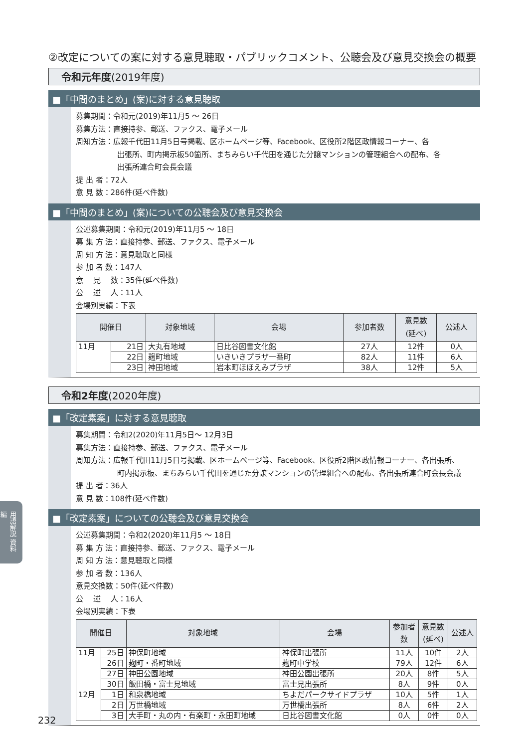②改定についての案に対する意見聴取・パブリックコメント、公聴会及び意見交換会の概要
令和元年度(2019年度)
■「中間のまとめ」(案)に対する意見聴取
募集期間：令和元(2019)年11月5 ～ 26日
募集方法：直接持参、郵送、ファクス、電子メール
周知方法：広報千代田11月5日号掲載、区ホームページ等、Facebook、区役所2階区政情報コーナー、各
出張所、町内掲示板50箇所、まちみらい千代田を通じた分譲マンションの管理組合への配布、各
出張所連合町会長会議
提 出 者：72人
意 見 数：286件(延べ件数)
■「中間のまとめ」(案)についての公聴会及び意見交換会
公述募集期間：令和元(2019)年11月5 ～ 18日
募 集 方 法：直接持参、郵送、ファクス、電子メール
周 知 方 法：意見聴取と同様
参 加 者 数：147人
意　 見 　数：35件(延べ件数)
公 　述 　人：11人
会場別実績：下表
| 開催日 | | 対象地域 | 会場 | 参加者数 | 意見数 (延べ) | 公述人 |
| --- | --- | --- | --- | --- | --- | --- |
| 11月 | 21日 | 大丸有地域 | 日比谷図書文化館 | 27人 | 12件 | 0人 |
| | 22日 | 麹町地域 | いきいきプラザ一番町 | 82人 | 11件 | 6人 |
| | 23日 | 神田地域 | 岩本町ほほえみプラザ | 38人 | 12件 | 5人 |
令和2年度(2020年度)
■「改定素案」に対する意見聴取
募集期間：令和2(2020)年11月5日～ 12月3日
募集方法：直接持参、郵送、ファクス、電子メール
周知方法：広報千代田11月5日号掲載、区ホームページ等、Facebook、区役所2階区政情報コーナー、各出張所、
町内掲示板、まちみらい千代田を通じた分譲マンションの管理組合への配布、各出張所連合町会長会議
提 出 者：36人
意 見 数：108件(延べ件数)
■「改定素案」についての公聴会及び意見交換会
公述募集期間：令和2(2020)年11月5 ～ 18日
募 集 方 法：直接持参、郵送、ファクス、電子メール
周 知 方 法：意見聴取と同様
参 加 者 数：136人
意見交換数：50件(延べ件数)
公 　述 　人：16人
会場別実績：下表
| 開催日 | | 対象地域 | 会場 | 参加者 数 | 意見数 (延べ) | 公述人 |
| --- | --- | --- | --- | --- | --- | --- |
| 11月 | 25日 | 神保町地域 | 神保町出張所 | 11人 | 10件 | 2人 |
| | 26日 | 麹町・番町地域 | 麹町中学校 | 79人 | 12件 | 6人 |
| | 27日 | 神田公園地域 | 神田公園出張所 | 20人 | 8件 | 5人 |
| | 30日 | 飯田橋・富士見地域 | 富士見出張所 | 8人 | 9件 | 0人 |
| 12月 | 1日 | 和泉橋地域 | ちよだパークサイドプラザ | 10人 | 5件 | 1人 |
| | 2日 | 万世橋地域 | 万世橋出張所 | 8人 | 6件 | 2人 |
| | 3日 | 大手町・丸の内・有楽町・永田町地域 | 日比谷図書文化館 | 0人 | 0件 | 0人 |
用語解説 資料編
232